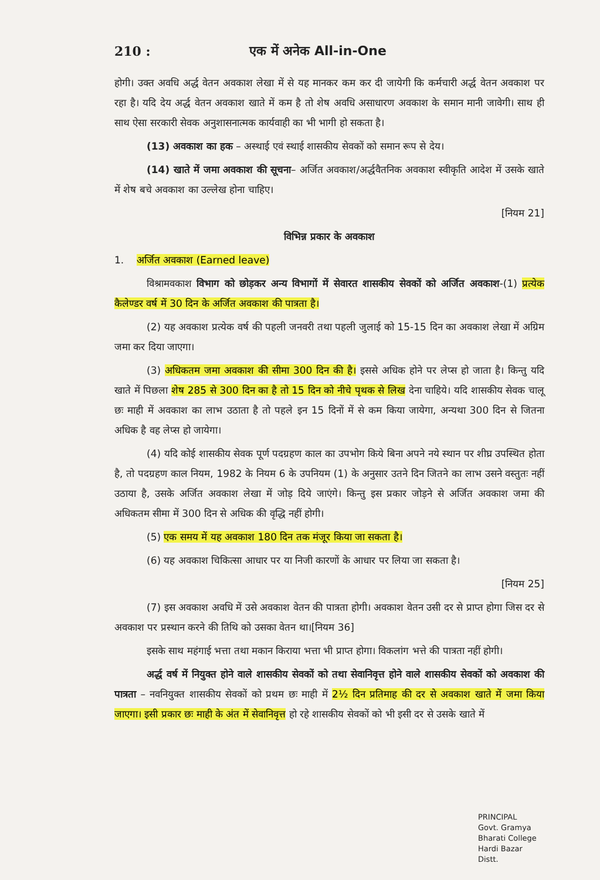210 : एक में अनेक All-in-One
होगी। उक्त अवधि अर्द्ध वेतन अवकाश लेखा में से यह मानकर कम कर दी जायेगी कि कर्मचारी अर्द्ध वेतन अवकाश पर रहा है। यदि देय अर्द्ध वेतन अवकाश खाते में कम है तो शेष अवधि असाधारण अवकाश के समान मानी जावेगी। साथ ही साथ ऐसा सरकारी सेवक अनुशासनात्मक कार्यवाही का भी भागी हो सकता है।
(13) अवकाश का हक – अस्थाई एवं स्थाई शासकीय सेवकों को समान रूप से देय।
(14) खाते में जमा अवकाश की सूचना– अर्जित अवकाश/अर्द्धवैतनिक अवकाश स्वीकृति आदेश में उसके खाते में शेष बचे अवकाश का उल्लेख होना चाहिए।
[नियम 21]
विभिन्न प्रकार के अवकाश
1. अर्जित अवकाश (Earned leave)
विश्रामवकाश विभाग को छोड़कर अन्य विभागों में सेवारत शासकीय सेवकों को अर्जित अवकाश-(1) प्रत्येक कैलेण्डर वर्ष में 30 दिन के अर्जित अवकाश की पात्रता है।
(2) यह अवकाश प्रत्येक वर्ष की पहली जनवरी तथा पहली जुलाई को 15-15 दिन का अवकाश लेखा में अग्रिम जमा कर दिया जाएगा।
(3) अधिकतम जमा अवकाश की सीमा 300 दिन की है। इससे अधिक होने पर लेप्स हो जाता है। किन्तु यदि खाते में पिछला शेष 285 से 300 दिन का है तो 15 दिन को नीचे पृथक से लिख देना चाहिये। यदि शासकीय सेवक चालू छः माही में अवकाश का लाभ उठाता है तो पहले इन 15 दिनों में से कम किया जायेगा, अन्यथा 300 दिन से जितना अधिक है वह लेप्स हो जायेगा।
(4) यदि कोई शासकीय सेवक पूर्ण पदग्रहण काल का उपभोग किये बिना अपने नये स्थान पर शीघ्र उपस्थित होता है, तो पदग्रहण काल नियम, 1982 के नियम 6 के उपनियम (1) के अनुसार उतने दिन जितने का लाभ उसने वस्तुतः नहीं उठाया है, उसके अर्जित अवकाश लेखा में जोड़ दिये जाएंगे। किन्तु इस प्रकार जोड़ने से अर्जित अवकाश जमा की अधिकतम सीमा में 300 दिन से अधिक की वृद्धि नहीं होगी।
(5) एक समय में यह अवकाश 180 दिन तक मंजूर किया जा सकता है।
(6) यह अवकाश चिकित्सा आधार पर या निजी कारणों के आधार पर लिया जा सकता है।
[नियम 25]
(7) इस अवकाश अवधि में उसे अवकाश वेतन की पात्रता होगी। अवकाश वेतन उसी दर से प्राप्त होगा जिस दर से अवकाश पर प्रस्थान करने की तिथि को उसका वेतन था।[नियम 36]
इसके साथ महंगाई भत्ता तथा मकान किराया भत्ता भी प्राप्त होगा। विकलांग भत्ते की पात्रता नहीं होगी।
अर्द्ध वर्ष में नियुक्त होने वाले शासकीय सेवकों को तथा सेवानिवृत्त होने वाले शासकीय सेवकों को अवकाश की पात्रता – नवनियुक्त शासकीय सेवकों को प्रथम छः माही में 2½ दिन प्रतिमाह की दर से अवकाश खाते में जमा किया जाएगा। इसी प्रकार छः माही के अंत में सेवानिवृत्त हो रहे शासकीय सेवकों को भी इसी दर से उसके खाते में
PRINCIPAL
Govt. Gramya Bharati College
Hardi Bazar Distt.